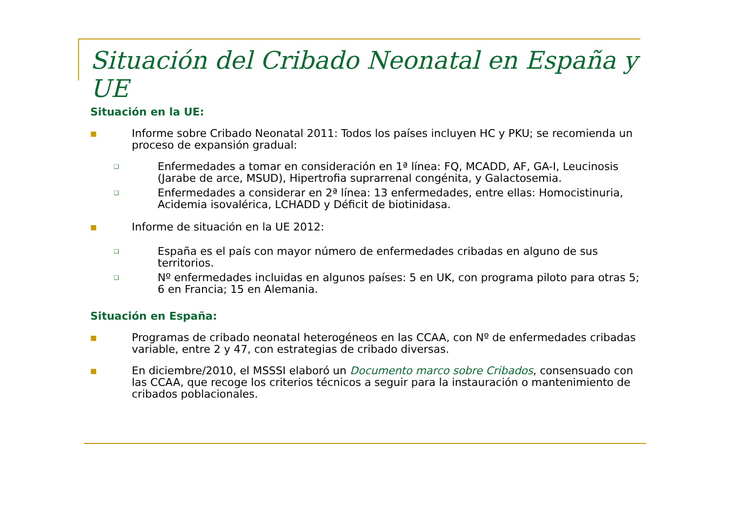Situación del Cribado Neonatal en España y UE
Situación en la UE:
■ Informe sobre Cribado Neonatal 2011: Todos los países incluyen HC y PKU; se recomienda un proceso de expansión gradual:
❑ Enfermedades a tomar en consideración en 1ª línea: FQ, MCADD, AF, GA-I, Leucinosis (Jarabe de arce, MSUD), Hipertrofia suprarrenal congénita, y Galactosemia.
❑ Enfermedades a considerar en 2ª línea: 13 enfermedades, entre ellas: Homocistinuria, Acidemia isovalérica, LCHADD y Déficit de biotinidasa.
■ Informe de situación en la UE 2012:
❑ España es el país con mayor número de enfermedades cribadas en alguno de sus territorios.
❑ Nº enfermedades incluidas en algunos países: 5 en UK, con programa piloto para otras 5; 6 en Francia; 15 en Alemania.
Situación en España:
■ Programas de cribado neonatal heterogéneos en las CCAA, con Nº de enfermedades cribadas variable, entre 2 y 47, con estrategias de cribado diversas.
■ En diciembre/2010, el MSSSI elaboró un Documento marco sobre Cribados, consensuado con las CCAA, que recoge los criterios técnicos a seguir para la instauración o mantenimiento de cribados poblacionales.